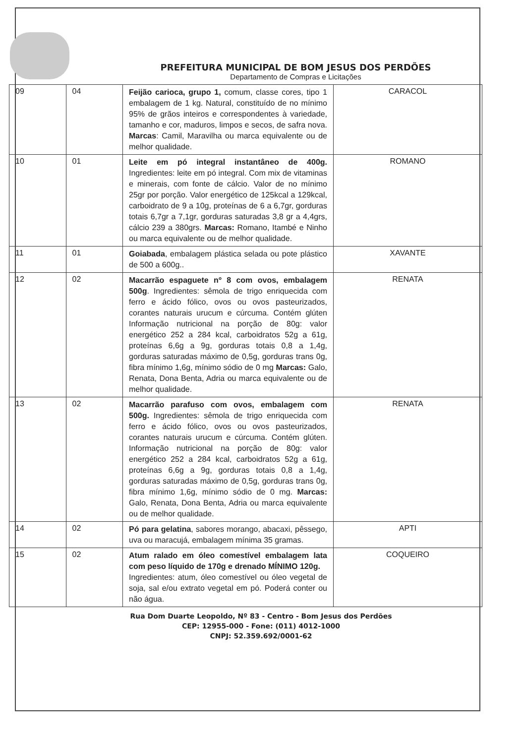PREFEITURA MUNICIPAL DE BOM JESUS DOS PERDÕES
Departamento de Compras e Licitações
| 09 | 04 | Feijão carioca, grupo 1, comum, classe cores, tipo 1 embalagem de 1 kg. Natural, constituído de no mínimo 95% de grãos inteiros e correspondentes à variedade, tamanho e cor, maduros, limpos e secos, de safra nova. Marcas : Camil, Maravilha ou marca equivalente ou de melhor qualidade. | CARACOL |
| 10 | 01 | Leite em pó integral instantâneo de 400g. Ingredientes: leite em pó integral. Com mix de vitaminas e minerais, com fonte de cálcio. Valor de no mínimo 25gr por porção. Valor energético de 125kcal a 129kcal, carboidrato de 9 a 10g, proteínas de 6 a 6,7gr, gorduras totais 6,7gr a 7,1gr, gorduras saturadas 3,8 gr a 4,4grs, cálcio 239 a 380grs. Marcas: Romano, Itambé e Ninho ou marca equivalente ou de melhor qualidade. | ROMANO |
| 11 | 01 | Goiabada , embalagem plástica selada ou pote plástico de 500 a 600g.. | XAVANTE |
| 12 | 02 | Macarrão espaguete nº 8 com ovos, embalagem 500g . Ingredientes: sêmola de trigo enriquecida com ferro e ácido fólico, ovos ou ovos pasteurizados, corantes naturais urucum e cúrcuma. Contém glúten Informação nutricional na porção de 80g: valor energético 252 a 284 kcal, carboidratos 52g a 61g, proteínas 6,6g a 9g, gorduras totais 0,8 a 1,4g, gorduras saturadas máximo de 0,5g, gorduras trans 0g, fibra mínimo 1,6g, mínimo sódio de 0 mg Marcas: Galo, Renata, Dona Benta, Adria ou marca equivalente ou de melhor qualidade. | RENATA |
| 13 | 02 | Macarrão parafuso com ovos, embalagem com 500g. Ingredientes: sêmola de trigo enriquecida com ferro e ácido fólico, ovos ou ovos pasteurizados, corantes naturais urucum e cúrcuma. Contém glúten. Informação nutricional na porção de 80g: valor energético 252 a 284 kcal, carboidratos 52g a 61g, proteínas 6,6g a 9g, gorduras totais 0,8 a 1,4g, gorduras saturadas máximo de 0,5g, gorduras trans 0g, fibra mínimo 1,6g, mínimo sódio de 0 mg. Marcas: Galo, Renata, Dona Benta, Adria ou marca equivalente ou de melhor qualidade. | RENATA |
| 14 | 02 | Pó para gelatina , sabores morango, abacaxi, pêssego, uva ou maracujá, embalagem mínima 35 gramas. | APTI |
| 15 | 02 | Atum ralado em óleo comestível embalagem lata com peso líquido de 170g e drenado MÍNIMO 120g. Ingredientes: atum, óleo comestível ou óleo vegetal de soja, sal e/ou extrato vegetal em pó. Poderá conter ou não água. | COQUEIRO |
Rua Dom Duarte Leopoldo, Nº 83 - Centro - Bom Jesus dos Perdões
CEP: 12955-000 - Fone: (011) 4012-1000
CNPJ: 52.359.692/0001-62